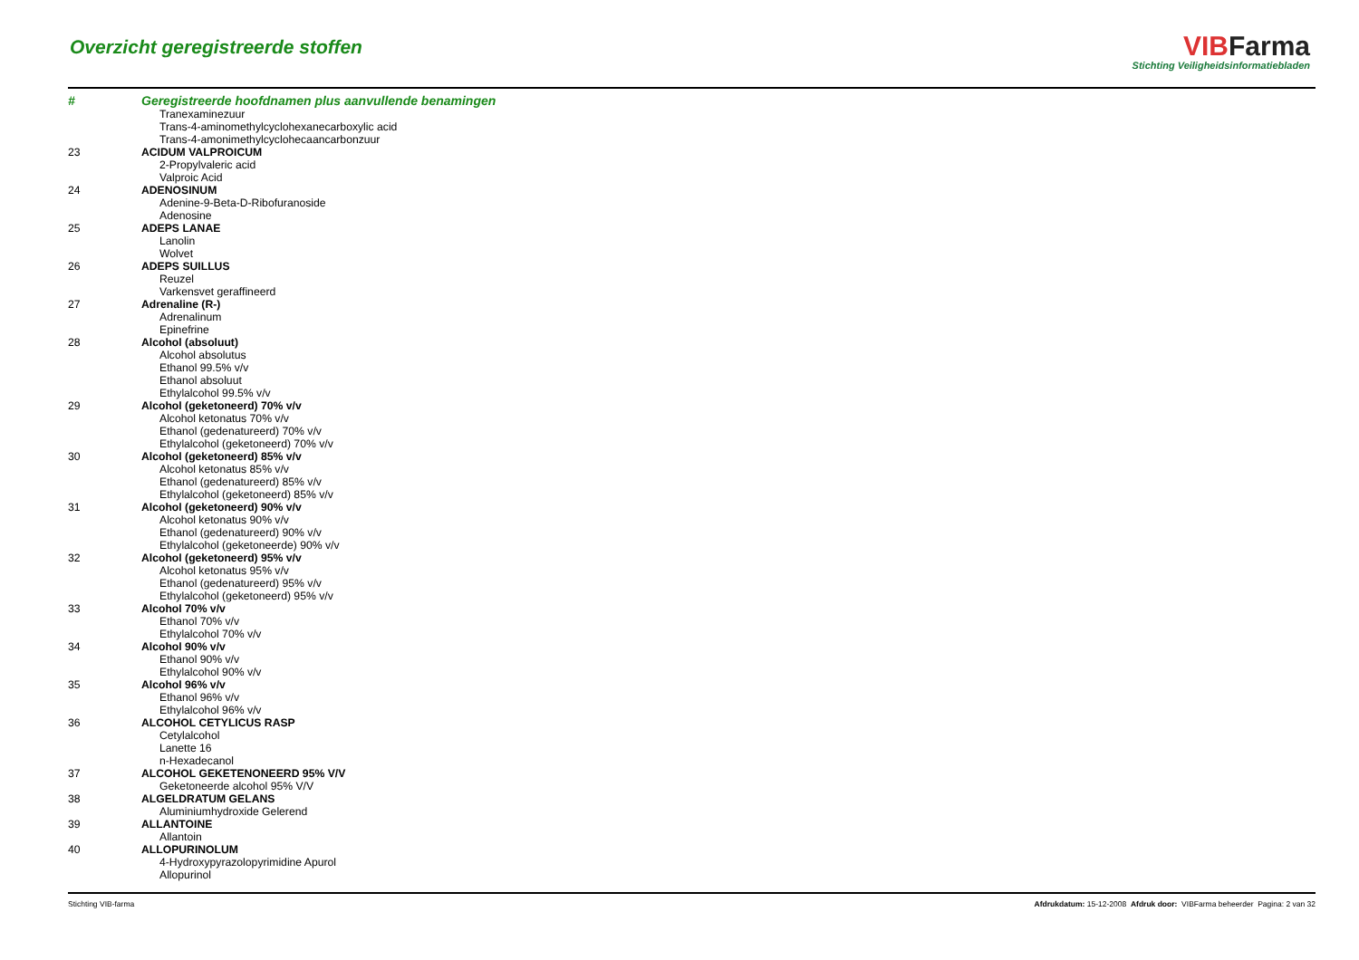Overzicht geregistreerde stoffen
VIB Farma
Stichting Veiligheidsinformatiebladen
| # | Geregistreerde hoofdnamen plus aanvullende benamingen |
| --- | --- |
| | Tranexaminezuur |
| | Trans-4-aminomethylcyclohexanecarboxylic acid |
| | Trans-4-amonimethylcyclohecaancarbonzuur |
| 23 | ACIDUM VALPROICUM |
| | 2-Propylvaleric acid |
| | Valproic Acid |
| 24 | ADENOSINUM |
| | Adenine-9-Beta-D-Ribofuranoside |
| | Adenosine |
| 25 | ADEPS LANAE |
| | Lanolin |
| | Wolvet |
| 26 | ADEPS SUILLUS |
| | Reuzel |
| | Varkensvet geraffineerd |
| 27 | Adrenaline (R-) |
| | Adrenalinum |
| | Epinefrine |
| 28 | Alcohol (absoluut) |
| | Alcohol absolutus |
| | Ethanol 99.5% v/v |
| | Ethanol absoluut |
| | Ethylalcohol 99.5% v/v |
| 29 | Alcohol (geketoneerd) 70% v/v |
| | Alcohol ketonatus 70% v/v |
| | Ethanol (gedenatureerd) 70% v/v |
| | Ethylalcohol (geketoneerd) 70% v/v |
| 30 | Alcohol (geketoneerd) 85% v/v |
| | Alcohol ketonatus 85% v/v |
| | Ethanol (gedenatureerd) 85% v/v |
| | Ethylalcohol (geketoneerd) 85% v/v |
| 31 | Alcohol (geketoneerd) 90% v/v |
| | Alcohol ketonatus 90% v/v |
| | Ethanol (gedenatureerd) 90% v/v |
| | Ethylalcohol (geketoneerde) 90% v/v |
| 32 | Alcohol (geketoneerd) 95% v/v |
| | Alcohol ketonatus 95% v/v |
| | Ethanol (gedenatureerd) 95% v/v |
| | Ethylalcohol (geketoneerd) 95% v/v |
| 33 | Alcohol 70% v/v |
| | Ethanol 70% v/v |
| | Ethylalcohol 70% v/v |
| 34 | Alcohol 90% v/v |
| | Ethanol 90% v/v |
| | Ethylalcohol 90% v/v |
| 35 | Alcohol 96% v/v |
| | Ethanol 96% v/v |
| | Ethylalcohol 96% v/v |
| 36 | ALCOHOL CETYLICUS RASP |
| | Cetylalcohol |
| | Lanette 16 |
| | n-Hexadecanol |
| 37 | ALCOHOL GEKETENONEERD 95% V/V |
| | Geketoneerde alcohol 95% V/V |
| 38 | ALGELDRATUM GELANS |
| | Aluminiumhydroxide Gelerend |
| 39 | ALLANTOINE |
| | Allantoin |
| 40 | ALLOPURINOLUM |
| | 4-Hydroxypyrazolopyrimidine Apurol |
| | Allopurinol |
Stichting VIB-farma Afdrukdatum: 15-12-2008 Afdruk door: VIBFarma beheerder Pagina: 2 van 32